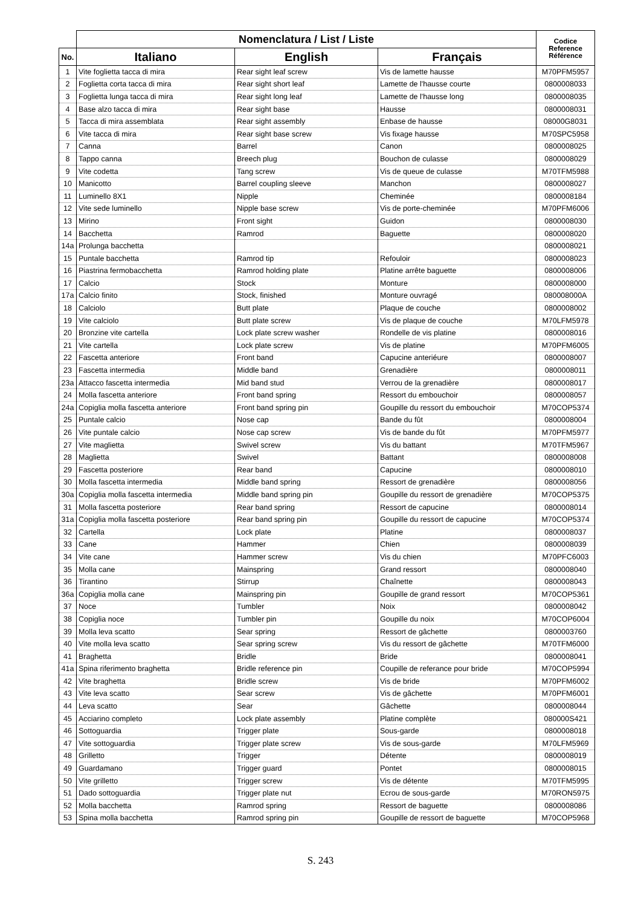| | Nomenclatura / List / Liste | | | Codice Reference Référence |
| --- | --- | --- | --- | --- |
| No. | Italiano | English | Français | |
| 1 | Vite foglietta tacca di mira | Rear sight leaf screw | Vis de lamette hausse | M70PFM5957 |
| 2 | Foglietta corta tacca di mira | Rear sight short leaf | Lamette de l'hausse courte | 0800008033 |
| 3 | Foglietta lunga tacca di mira | Rear sight long leaf | Lamette de l'hausse long | 0800008035 |
| 4 | Base alzo tacca di mira | Rear sight base | Hausse | 0800008031 |
| 5 | Tacca di mira assemblata | Rear sight assembly | Enbase de hausse | 08000G8031 |
| 6 | Vite tacca di mira | Rear sight base screw | Vis fixage hausse | M70SPC5958 |
| 7 | Canna | Barrel | Canon | 0800008025 |
| 8 | Tappo canna | Breech plug | Bouchon de culasse | 0800008029 |
| 9 | Vite codetta | Tang screw | Vis de queue de culasse | M70TFM5988 |
| 10 | Manicotto | Barrel coupling sleeve | Manchon | 0800008027 |
| 11 | Luminello 8X1 | Nipple | Cheminée | 0800008184 |
| 12 | Vite sede luminello | Nipple base screw | Vis de porte-cheminée | M70PFM6006 |
| 13 | Mirino | Front sight | Guidon | 0800008030 |
| 14 | Bacchetta | Ramrod | Baguette | 0800008020 |
| 14a | Prolunga bacchetta | | | 0800008021 |
| 15 | Puntale bacchetta | Ramrod tip | Refouloir | 0800008023 |
| 16 | Piastrina fermobacchetta | Ramrod holding plate | Platine arrête baguette | 0800008006 |
| 17 | Calcio | Stock | Monture | 0800008000 |
| 17a | Calcio finito | Stock, finished | Monture ouvragé | 080008000A |
| 18 | Calciolo | Butt plate | Plaque de couche | 0800008002 |
| 19 | Vite calciolo | Butt plate screw | Vis de plaque de couche | M70LFM5978 |
| 20 | Bronzine vite cartella | Lock plate screw washer | Rondelle de vis platine | 0800008016 |
| 21 | Vite cartella | Lock plate screw | Vis de platine | M70PFM6005 |
| 22 | Fascetta anteriore | Front band | Capucine anteriéure | 0800008007 |
| 23 | Fascetta intermedia | Middle band | Grenadière | 0800008011 |
| 23a | Attacco fascetta intermedia | Mid band stud | Verrou de la grenadière | 0800008017 |
| 24 | Molla fascetta anteriore | Front band spring | Ressort du embouchoir | 0800008057 |
| 24a | Copiglia molla fascetta anteriore | Front band spring pin | Goupille du ressort du embouchoir | M70COP5374 |
| 25 | Puntale calcio | Nose cap | Bande du fût | 0800008004 |
| 26 | Vite puntale calcio | Nose cap screw | Vis de bande du fût | M70PFM5977 |
| 27 | Vite maglietta | Swivel screw | Vis du battant | M70TFM5967 |
| 28 | Maglietta | Swivel | Battant | 0800008008 |
| 29 | Fascetta posteriore | Rear band | Capucine | 0800008010 |
| 30 | Molla fascetta intermedia | Middle band spring | Ressort de grenadière | 0800008056 |
| 30a | Copiglia molla fascetta intermedia | Middle band spring pin | Goupille du ressort de grenadière | M70COP5375 |
| 31 | Molla fascetta posteriore | Rear band spring | Ressort de capucine | 0800008014 |
| 31a | Copiglia molla fascetta posteriore | Rear band spring pin | Goupille du ressort de capucine | M70COP5374 |
| 32 | Cartella | Lock plate | Platine | 0800008037 |
| 33 | Cane | Hammer | Chien | 0800008039 |
| 34 | Vite cane | Hammer screw | Vis du chien | M70PFC6003 |
| 35 | Molla cane | Mainspring | Grand ressort | 0800008040 |
| 36 | Tirantino | Stirrup | Chaînette | 0800008043 |
| 36a | Copiglia molla cane | Mainspring pin | Goupille de grand ressort | M70COP5361 |
| 37 | Noce | Tumbler | Noix | 0800008042 |
| 38 | Copiglia noce | Tumbler pin | Goupille du noix | M70COP6004 |
| 39 | Molla leva scatto | Sear spring | Ressort de gâchette | 0800003760 |
| 40 | Vite molla leva scatto | Sear spring screw | Vis du ressort de gâchette | M70TFM6000 |
| 41 | Braghetta | Bridle | Bride | 0800008041 |
| 41a | Spina riferimento braghetta | Bridle reference pin | Coupille de referance pour bride | M70COP5994 |
| 42 | Vite braghetta | Bridle screw | Vis de bride | M70PFM6002 |
| 43 | Vite leva scatto | Sear screw | Vis de gâchette | M70PFM6001 |
| 44 | Leva scatto | Sear | Gâchette | 0800008044 |
| 45 | Acciarino completo | Lock plate assembly | Platine complète | 080000S421 |
| 46 | Sottoguardia | Trigger plate | Sous-garde | 0800008018 |
| 47 | Vite sottoguardia | Trigger plate screw | Vis de sous-garde | M70LFM5969 |
| 48 | Grilletto | Trigger | Détente | 0800008019 |
| 49 | Guardamano | Trigger guard | Pontet | 0800008015 |
| 50 | Vite grilletto | Trigger screw | Vis de détente | M70TFM5995 |
| 51 | Dado sottoguardia | Trigger plate nut | Ecrou de sous-garde | M70RON5975 |
| 52 | Molla bacchetta | Ramrod spring | Ressort de baguette | 0800008086 |
| 53 | Spina molla bacchetta | Ramrod spring pin | Goupille de ressort de baguette | M70COP5968 |
S. 243